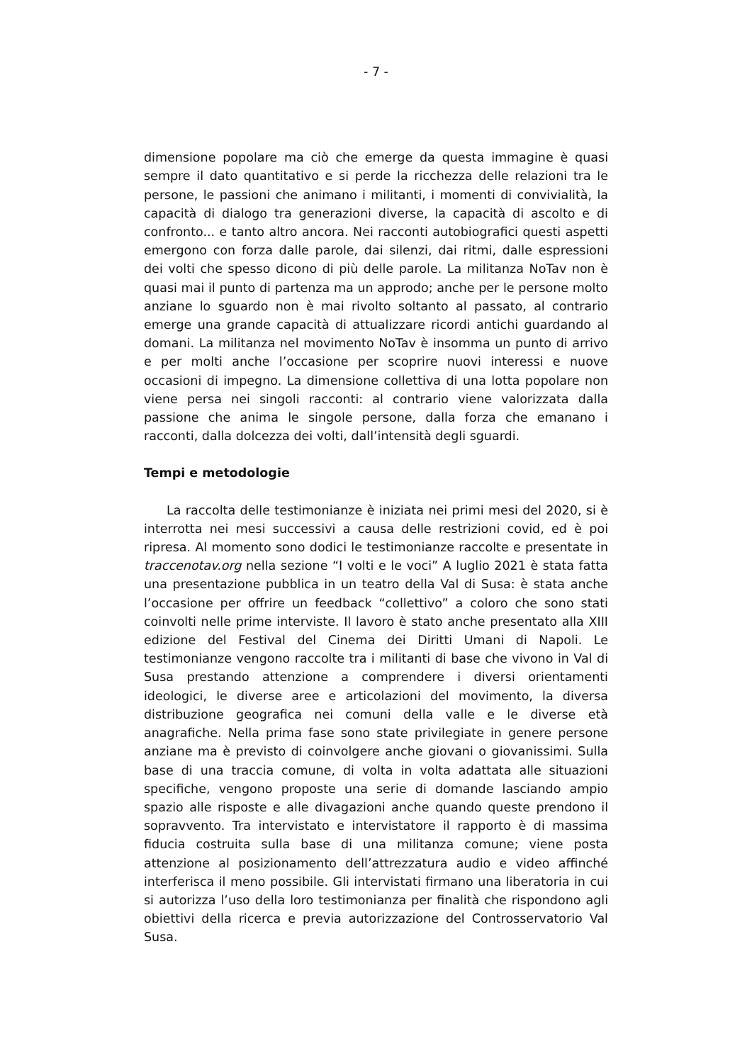- 7 -
dimensione popolare ma ciò che emerge da questa immagine è quasi sempre il dato quantitativo e si perde la ricchezza delle relazioni tra le persone, le passioni che animano i militanti, i momenti di convivialità, la capacità di dialogo tra generazioni diverse, la capacità di ascolto e di confronto... e tanto altro ancora. Nei racconti autobiografici questi aspetti emergono con forza dalle parole, dai silenzi, dai ritmi, dalle espressioni dei volti che spesso dicono di più delle parole. La militanza NoTav non è quasi mai il punto di partenza ma un approdo; anche per le persone molto anziane lo sguardo non è mai rivolto soltanto al passato, al contrario emerge una grande capacità di attualizzare ricordi antichi guardando al domani. La militanza nel movimento NoTav è insomma un punto di arrivo e per molti anche l’occasione per scoprire nuovi interessi e nuove occasioni di impegno. La dimensione collettiva di una lotta popolare non viene persa nei singoli racconti: al contrario viene valorizzata dalla passione che anima le singole persone, dalla forza che emanano i racconti, dalla dolcezza dei volti, dall’intensità degli sguardi.
Tempi e metodologie
La raccolta delle testimonianze è iniziata nei primi mesi del 2020, si è interrotta nei mesi successivi a causa delle restrizioni covid, ed è poi ripresa. Al momento sono dodici le testimonianze raccolte e presentate in traccenotav.org nella sezione “I volti e le voci” A luglio 2021 è stata fatta una presentazione pubblica in un teatro della Val di Susa: è stata anche l’occasione per offrire un feedback “collettivo” a coloro che sono stati coinvolti nelle prime interviste. Il lavoro è stato anche presentato alla XIII edizione del Festival del Cinema dei Diritti Umani di Napoli. Le testimonianze vengono raccolte tra i militanti di base che vivono in Val di Susa prestando attenzione a comprendere i diversi orientamenti ideologici, le diverse aree e articolazioni del movimento, la diversa distribuzione geografica nei comuni della valle e le diverse età anagrafiche. Nella prima fase sono state privilegiate in genere persone anziane ma è previsto di coinvolgere anche giovani o giovanissimi. Sulla base di una traccia comune, di volta in volta adattata alle situazioni specifiche, vengono proposte una serie di domande lasciando ampio spazio alle risposte e alle divagazioni anche quando queste prendono il sopravvento. Tra intervistato e intervistatore il rapporto è di massima fiducia costruita sulla base di una militanza comune; viene posta attenzione al posizionamento dell’attrezzatura audio e video affinché interferisca il meno possibile. Gli intervistati firmano una liberatoria in cui si autorizza l’uso della loro testimonianza per finalità che rispondono agli obiettivi della ricerca e previa autorizzazione del Controsservatorio Val Susa.